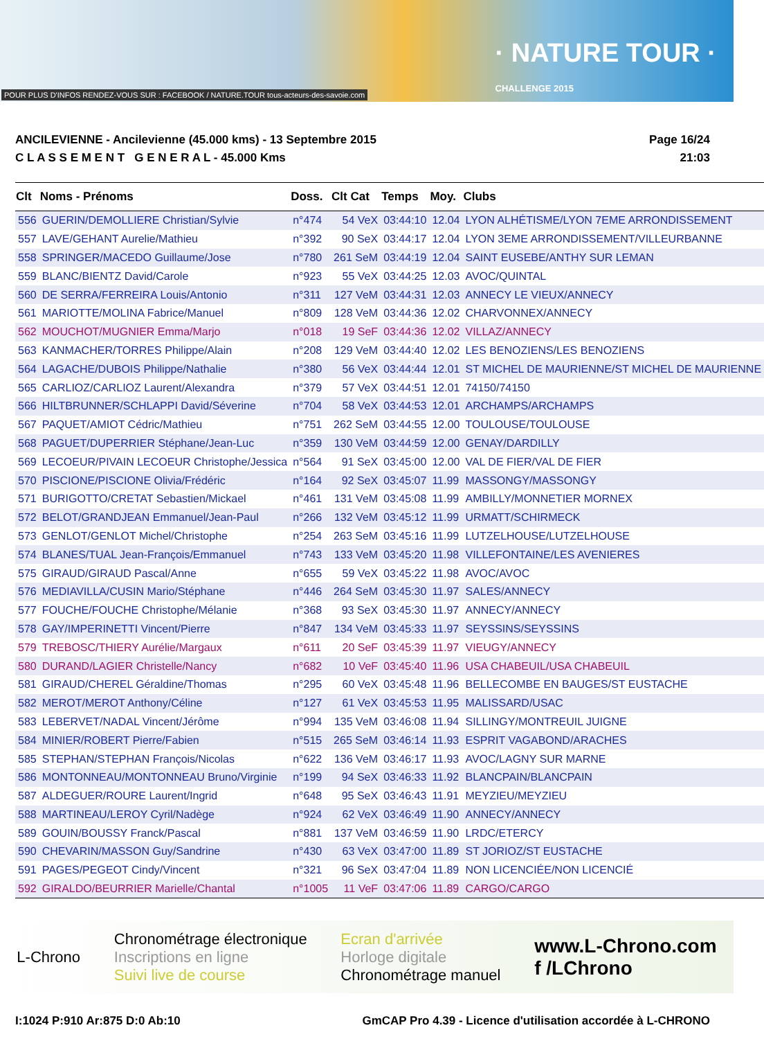POUR PLUS D'INFOS RENDEZ-VOUS SUR : FACEBOOK / NATURE.TOUR tous-acteurs-des-savoie.com
· NATURE TOUR ·
CHALLENGE 2015
ANCILEVIENNE - Ancilevienne (45.000 kms) - 13 Septembre 2015
C L A S S E M E N T G E N E R A L - 45.000 Kms
Page 16/24
21:03
| Clt | Noms - Prénoms | Doss. | Clt Cat | Temps | Moy. | Clubs |
| --- | --- | --- | --- | --- | --- | --- |
| 556 | GUERIN/DEMOLLIERE Christian/Sylvie | n°474 | 54 VeX | 03:44:10 | 12.04 | LYON ALHÉTISME/LYON 7EME ARRONDISSEMENT |
| 557 | LAVE/GEHANT Aurelie/Mathieu | n°392 | 90 SeX | 03:44:17 | 12.04 | LYON 3EME ARRONDISSEMENT/VILLEURBANNE |
| 558 | SPRINGER/MACEDO Guillaume/Jose | n°780 | 261 SeM | 03:44:19 | 12.04 | SAINT EUSEBE/ANTHY SUR LEMAN |
| 559 | BLANC/BIENTZ David/Carole | n°923 | 55 VeX | 03:44:25 | 12.03 | AVOC/QUINTAL |
| 560 | DE SERRA/FERREIRA Louis/Antonio | n°311 | 127 VeM | 03:44:31 | 12.03 | ANNECY LE VIEUX/ANNECY |
| 561 | MARIOTTE/MOLINA Fabrice/Manuel | n°809 | 128 VeM | 03:44:36 | 12.02 | CHARVONNEX/ANNECY |
| 562 | MOUCHOT/MUGNIER Emma/Marjo | n°018 | 19 SeF | 03:44:36 | 12.02 | VILLAZ/ANNECY |
| 563 | KANMACHER/TORRES Philippe/Alain | n°208 | 129 VeM | 03:44:40 | 12.02 | LES BENOZIENS/LES BENOZIENS |
| 564 | LAGACHE/DUBOIS Philippe/Nathalie | n°380 | 56 VeX | 03:44:44 | 12.01 | ST MICHEL DE MAURIENNE/ST MICHEL DE MAURIENNE |
| 565 | CARLIOZ/CARLIOZ Laurent/Alexandra | n°379 | 57 VeX | 03:44:51 | 12.01 | 74150/74150 |
| 566 | HILTBRUNNER/SCHLAPPI David/Séverine | n°704 | 58 VeX | 03:44:53 | 12.01 | ARCHAMPS/ARCHAMPS |
| 567 | PAQUET/AMIOT Cédric/Mathieu | n°751 | 262 SeM | 03:44:55 | 12.00 | TOULOUSE/TOULOUSE |
| 568 | PAGUET/DUPERRIER Stéphane/Jean-Luc | n°359 | 130 VeM | 03:44:59 | 12.00 | GENAY/DARDILLY |
| 569 | LECOEUR/PIVAIN LECOEUR Christophe/Jessica | n°564 | 91 SeX | 03:45:00 | 12.00 | VAL DE FIER/VAL DE FIER |
| 570 | PISCIONE/PISCIONE Olivia/Frédéric | n°164 | 92 SeX | 03:45:07 | 11.99 | MASSONGY/MASSONGY |
| 571 | BURIGOTTO/CRETAT Sebastien/Mickael | n°461 | 131 VeM | 03:45:08 | 11.99 | AMBILLY/MONNETIER MORNEX |
| 572 | BELOT/GRANDJEAN Emmanuel/Jean-Paul | n°266 | 132 VeM | 03:45:12 | 11.99 | URMATT/SCHIRMECK |
| 573 | GENLOT/GENLOT Michel/Christophe | n°254 | 263 SeM | 03:45:16 | 11.99 | LUTZELHOUSE/LUTZELHOUSE |
| 574 | BLANES/TUAL Jean-François/Emmanuel | n°743 | 133 VeM | 03:45:20 | 11.98 | VILLEFONTAINE/LES AVENIERES |
| 575 | GIRAUD/GIRAUD Pascal/Anne | n°655 | 59 VeX | 03:45:22 | 11.98 | AVOC/AVOC |
| 576 | MEDIAVILLA/CUSIN Mario/Stéphane | n°446 | 264 SeM | 03:45:30 | 11.97 | SALES/ANNECY |
| 577 | FOUCHE/FOUCHE Christophe/Mélanie | n°368 | 93 SeX | 03:45:30 | 11.97 | ANNECY/ANNECY |
| 578 | GAY/IMPERINETTI Vincent/Pierre | n°847 | 134 VeM | 03:45:33 | 11.97 | SEYSSINS/SEYSSINS |
| 579 | TREBOSC/THIERY Aurélie/Margaux | n°611 | 20 SeF | 03:45:39 | 11.97 | VIEUGY/ANNECY |
| 580 | DURAND/LAGIER Christelle/Nancy | n°682 | 10 VeF | 03:45:40 | 11.96 | USA CHABEUIL/USA CHABEUIL |
| 581 | GIRAUD/CHEREL Géraldine/Thomas | n°295 | 60 VeX | 03:45:48 | 11.96 | BELLECOMBE EN BAUGES/ST EUSTACHE |
| 582 | MEROT/MEROT Anthony/Céline | n°127 | 61 VeX | 03:45:53 | 11.95 | MALISSARD/USAC |
| 583 | LEBERVET/NADAL Vincent/Jérôme | n°994 | 135 VeM | 03:46:08 | 11.94 | SILLINGY/MONTREUIL JUIGNE |
| 584 | MINIER/ROBERT Pierre/Fabien | n°515 | 265 SeM | 03:46:14 | 11.93 | ESPRIT VAGABOND/ARACHES |
| 585 | STEPHAN/STEPHAN François/Nicolas | n°622 | 136 VeM | 03:46:17 | 11.93 | AVOC/LAGNY SUR MARNE |
| 586 | MONTONNEAU/MONTONNEAU Bruno/Virginie | n°199 | 94 SeX | 03:46:33 | 11.92 | BLANCPAIN/BLANCPAIN |
| 587 | ALDEGUER/ROURE Laurent/Ingrid | n°648 | 95 SeX | 03:46:43 | 11.91 | MEYZIEU/MEYZIEU |
| 588 | MARTINEAU/LEROY Cyril/Nadège | n°924 | 62 VeX | 03:46:49 | 11.90 | ANNECY/ANNECY |
| 589 | GOUIN/BOUSSY Franck/Pascal | n°881 | 137 VeM | 03:46:59 | 11.90 | LRDC/ETERCY |
| 590 | CHEVARIN/MASSON Guy/Sandrine | n°430 | 63 VeX | 03:47:00 | 11.89 | ST JORIOZ/ST EUSTACHE |
| 591 | PAGES/PEGEOT Cindy/Vincent | n°321 | 96 SeX | 03:47:04 | 11.89 | NON LICENCIÉE/NON LICENCIÉ |
| 592 | GIRALDO/BEURRIER Marielle/Chantal | n°1005 | 11 VeF | 03:47:06 | 11.89 | CARGO/CARGO |
L-Chrono
Chronométrage électronique
Inscriptions en ligne
Suivi live de course
Ecran d'arrivée
Horloge digitale
Chronométrage manuel
www.L-Chrono.com
f /LChrono
I:1024 P:910 Ar:875 D:0 Ab:10 GmCAP Pro 4.39 - Licence d'utilisation accordée à L-CHRONO